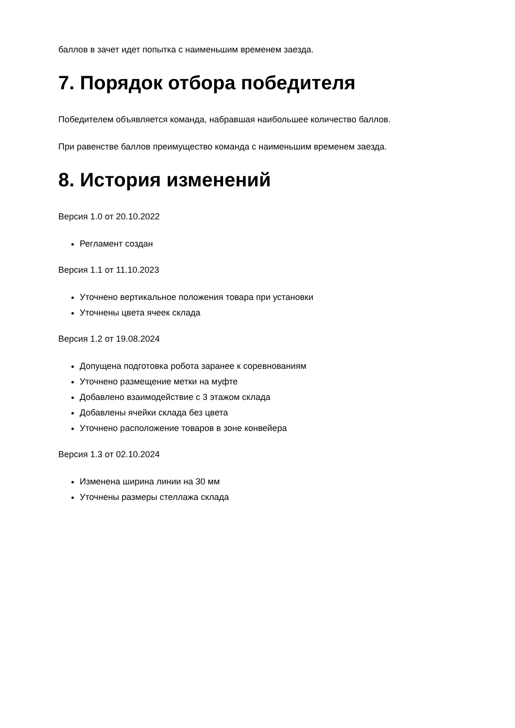баллов в зачет идет попытка с наименьшим временем заезда.
7. Порядок отбора победителя
Победителем объявляется команда, набравшая наибольшее количество баллов.
При равенстве баллов преимущество команда с наименьшим временем заезда.
8. История изменений
Версия 1.0 от 20.10.2022
Регламент создан
Версия 1.1 от 11.10.2023
Уточнено вертикальное положения товара при установки
Уточнены цвета ячеек склада
Версия 1.2 от 19.08.2024
Допущена подготовка робота заранее к соревнованиям
Уточнено размещение метки на муфте
Добавлено взаимодействие с 3 этажом склада
Добавлены ячейки склада без цвета
Уточнено расположение товаров в зоне конвейера
Версия 1.3 от 02.10.2024
Изменена ширина линии на 30 мм
Уточнены размеры стеллажа склада